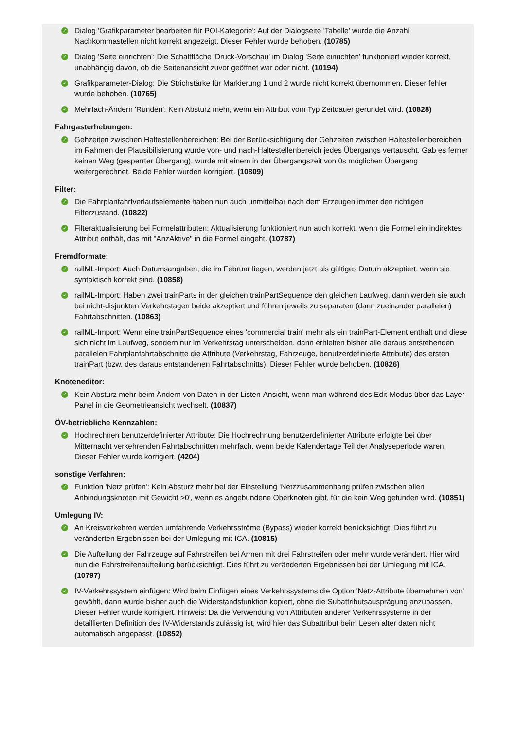✓ Dialog 'Grafikparameter bearbeiten für POI-Kategorie': Auf der Dialogseite 'Tabelle' wurde die Anzahl Nachkommastellen nicht korrekt angezeigt. Dieser Fehler wurde behoben. (10785)
✓ Dialog 'Seite einrichten': Die Schaltfläche 'Druck-Vorschau' im Dialog 'Seite einrichten' funktioniert wieder korrekt, unabhängig davon, ob die Seitenansicht zuvor geöffnet war oder nicht. (10194)
✓ Grafikparameter-Dialog: Die Strichstärke für Markierung 1 und 2 wurde nicht korrekt übernommen. Dieser fehler wurde behoben. (10765)
✓ Mehrfach-Ändern 'Runden': Kein Absturz mehr, wenn ein Attribut vom Typ Zeitdauer gerundet wird. (10828)
Fahrgasterhebungen:
✓ Gehzeiten zwischen Haltestellenbereichen: Bei der Berücksichtigung der Gehzeiten zwischen Haltestellenbereichen im Rahmen der Plausibilisierung wurde von- und nach-Haltestellenbereich jedes Übergangs vertauscht. Gab es ferner keinen Weg (gesperrter Übergang), wurde mit einem in der Übergangszeit von 0s möglichen Übergang weitergerechnet. Beide Fehler wurden korrigiert. (10809)
Filter:
✓ Die Fahrplanfahrtverlaufselemente haben nun auch unmittelbar nach dem Erzeugen immer den richtigen Filterzustand. (10822)
✓ Filteraktualisierung bei Formelattributen: Aktualisierung funktioniert nun auch korrekt, wenn die Formel ein indirektes Attribut enthält, das mit "AnzAktive" in die Formel eingeht. (10787)
Fremdformate:
✓ railML-Import: Auch Datumsangaben, die im Februar liegen, werden jetzt als gültiges Datum akzeptiert, wenn sie syntaktisch korrekt sind. (10858)
✓ railML-Import: Haben zwei trainParts in der gleichen trainPartSequence den gleichen Laufweg, dann werden sie auch bei nicht-disjunkten Verkehrstagen beide akzeptiert und führen jeweils zu separaten (dann zueinander parallelen) Fahrtabschnitten. (10863)
✓ railML-Import: Wenn eine trainPartSequence eines 'commercial train' mehr als ein trainPart-Element enthält und diese sich nicht im Laufweg, sondern nur im Verkehrstag unterscheiden, dann erhielten bisher alle daraus entstehenden parallelen Fahrplanfahrtabschnitte die Attribute (Verkehrstag, Fahrzeuge, benutzerdefinierte Attribute) des ersten trainPart (bzw. des daraus entstandenen Fahrtabschnitts). Dieser Fehler wurde behoben. (10826)
Knoteneditor:
✓ Kein Absturz mehr beim Ändern von Daten in der Listen-Ansicht, wenn man während des Edit-Modus über das Layer-Panel in die Geometrieansicht wechselt. (10837)
ÖV-betriebliche Kennzahlen:
✓ Hochrechnen benutzerdefinierter Attribute: Die Hochrechnung benutzerdefinierter Attribute erfolgte bei über Mitternacht verkehrenden Fahrtabschnitten mehrfach, wenn beide Kalendertage Teil der Analyseperiode waren. Dieser Fehler wurde korrigiert. (4204)
sonstige Verfahren:
✓ Funktion 'Netz prüfen': Kein Absturz mehr bei der Einstellung 'Netzzusammenhang prüfen zwischen allen Anbindungsknoten mit Gewicht >0', wenn es angebundene Oberknoten gibt, für die kein Weg gefunden wird. (10851)
Umlegung IV:
✓ An Kreisverkehren werden umfahrende Verkehrsströme (Bypass) wieder korrekt berücksichtigt. Dies führt zu veränderten Ergebnissen bei der Umlegung mit ICA. (10815)
✓ Die Aufteilung der Fahrzeuge auf Fahrstreifen bei Armen mit drei Fahrstreifen oder mehr wurde verändert. Hier wird nun die Fahrstreifenaufteilung berücksichtigt. Dies führt zu veränderten Ergebnissen bei der Umlegung mit ICA. (10797)
✓ IV-Verkehrssystem einfügen: Wird beim Einfügen eines Verkehrssystems die Option 'Netz-Attribute übernehmen von' gewählt, dann wurde bisher auch die Widerstandsfunktion kopiert, ohne die Subattributsausprägung anzupassen. Dieser Fehler wurde korrigiert. Hinweis: Da die Verwendung von Attributen anderer Verkehrssysteme in der detaillierten Definition des IV-Widerstands zulässig ist, wird hier das Subattribut beim Lesen alter daten nicht automatisch angepasst. (10852)